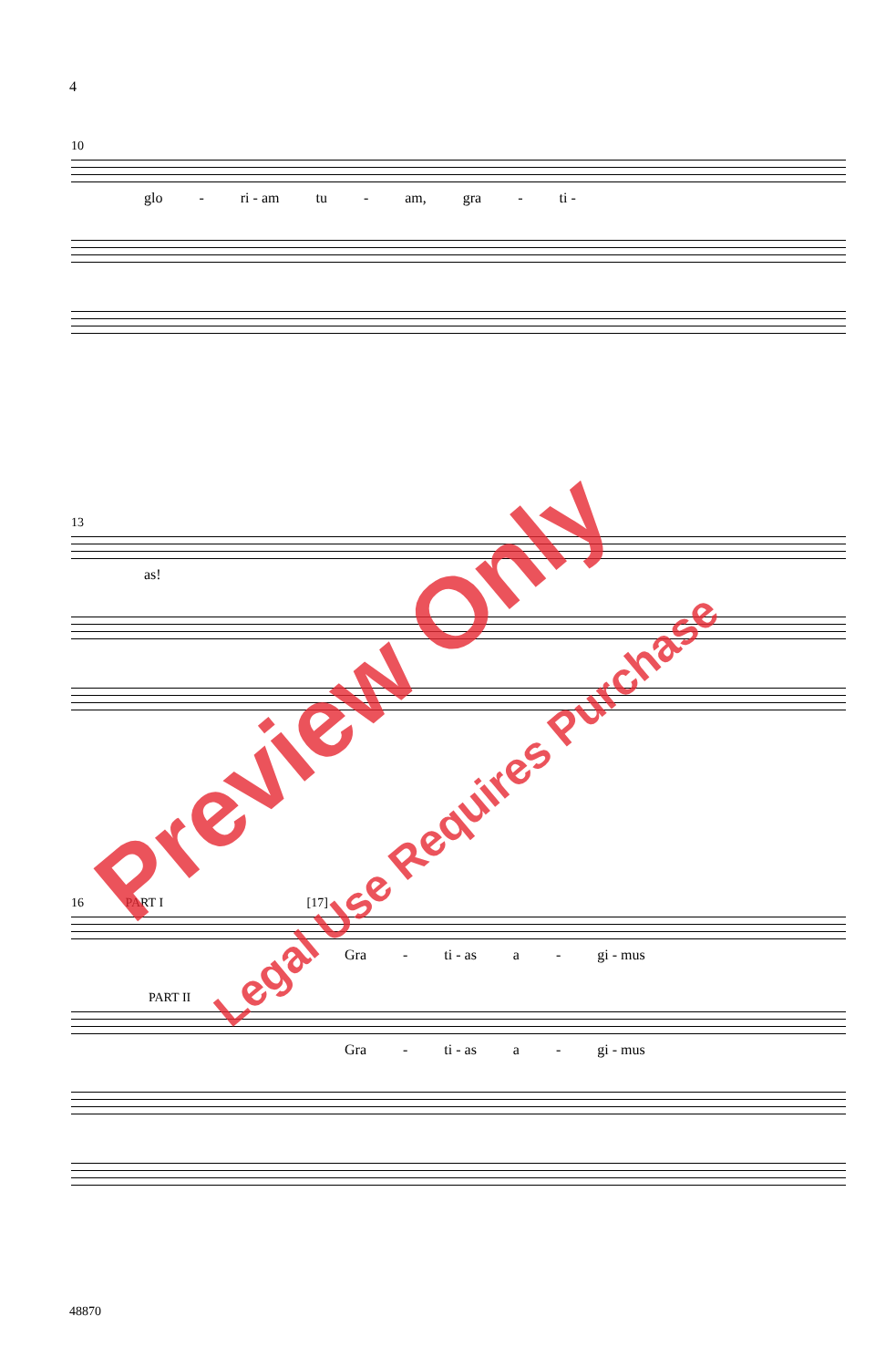4
10
glo - ri - am tu - am, gra - ti -
13
as!
16 PART I [17]
Gra - ti - as a - gi - mus
PART II
Gra - ti - as a - gi - mus
48870
Preview Only
Legal Use Requires Purchase